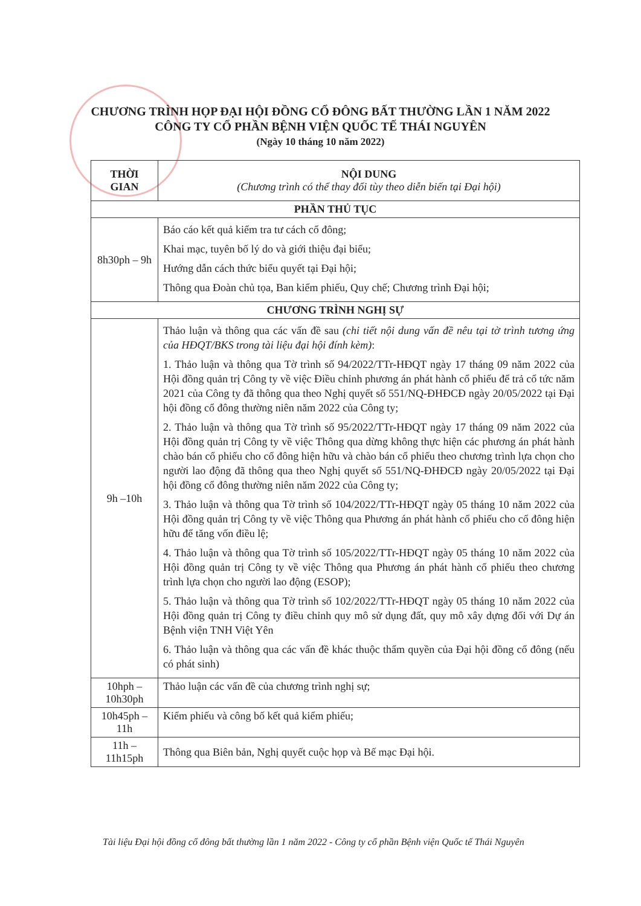CHƯƠNG TRÌNH HỌP ĐẠI HỘI ĐỒNG CỔ ĐÔNG BẤT THƯỜNG LẦN 1 NĂM 2022
CÔNG TY CỔ PHẦN BỆNH VIỆN QUỐC TẾ THÁI NGUYÊN
(Ngày 10 tháng 10 năm 2022)
| THỜI GIAN | NỘI DUNG (Chương trình có thể thay đổi tùy theo diễn biến tại Đại hội) |
| --- | --- |
| PHẦN THỦ TỤC | |
| 8h30ph – 9h | Báo cáo kết quả kiểm tra tư cách cổ đông; Khai mạc, tuyên bố lý do và giới thiệu đại biểu; Hướng dẫn cách thức biểu quyết tại Đại hội; Thông qua Đoàn chủ tọa, Ban kiểm phiếu, Quy chế; Chương trình Đại hội; |
| CHƯƠNG TRÌNH NGHỊ SỰ | |
| 9h –10h | Thảo luận và thông qua các vấn đề sau (chi tiết nội dung vấn đề nêu tại tờ trình tương ứng của HĐQT/BKS trong tài liệu đại hội đính kèm) : 1. Thảo luận và thông qua Tờ trình số 94/2022/TTr-HĐQT ngày 17 tháng 09 năm 2022 của Hội đồng quản trị Công ty về việc Điều chỉnh phương án phát hành cổ phiếu để trả cổ tức năm 2021 của Công ty đã thông qua theo Nghị quyết số 551/NQ-ĐHĐCĐ ngày 20/05/2022 tại Đại hội đồng cổ đông thường niên năm 2022 của Công ty; 2. Thảo luận và thông qua Tờ trình số 95/2022/TTr-HĐQT ngày 17 tháng 09 năm 2022 của Hội đồng quản trị Công ty về việc Thông qua dừng không thực hiện các phương án phát hành chào bán cổ phiếu cho cổ đông hiện hữu và chào bán cổ phiếu theo chương trình lựa chọn cho người lao động đã thông qua theo Nghị quyết số 551/NQ-ĐHĐCĐ ngày 20/05/2022 tại Đại hội đồng cổ đông thường niên năm 2022 của Công ty; 3. Thảo luận và thông qua Tờ trình số 104/2022/TTr-HĐQT ngày 05 tháng 10 năm 2022 của Hội đồng quản trị Công ty về việc Thông qua Phương án phát hành cổ phiếu cho cổ đông hiện hữu để tăng vốn điều lệ; 4. Thảo luận và thông qua Tờ trình số 105/2022/TTr-HĐQT ngày 05 tháng 10 năm 2022 của Hội đồng quản trị Công ty về việc Thông qua Phương án phát hành cổ phiếu theo chương trình lựa chọn cho người lao động (ESOP); 5. Thảo luận và thông qua Tờ trình số 102/2022/TTr-HĐQT ngày 05 tháng 10 năm 2022 của Hội đồng quản trị Công ty điều chỉnh quy mô sử dụng đất, quy mô xây dựng đối với Dự án Bệnh viện TNH Việt Yên 6. Thảo luận và thông qua các vấn đề khác thuộc thẩm quyền của Đại hội đồng cổ đông (nếu có phát sinh) |
| 10hph – 10h30ph | Thảo luận các vấn đề của chương trình nghị sự; |
| 10h45ph – 11h | Kiểm phiếu và công bố kết quả kiểm phiếu; |
| 11h – 11h15ph | Thông qua Biên bản, Nghị quyết cuộc họp và Bế mạc Đại hội. |
Tài liệu Đại hội đồng cổ đông bất thường lần 1 năm 2022 - Công ty cổ phần Bệnh viện Quốc tế Thái Nguyên